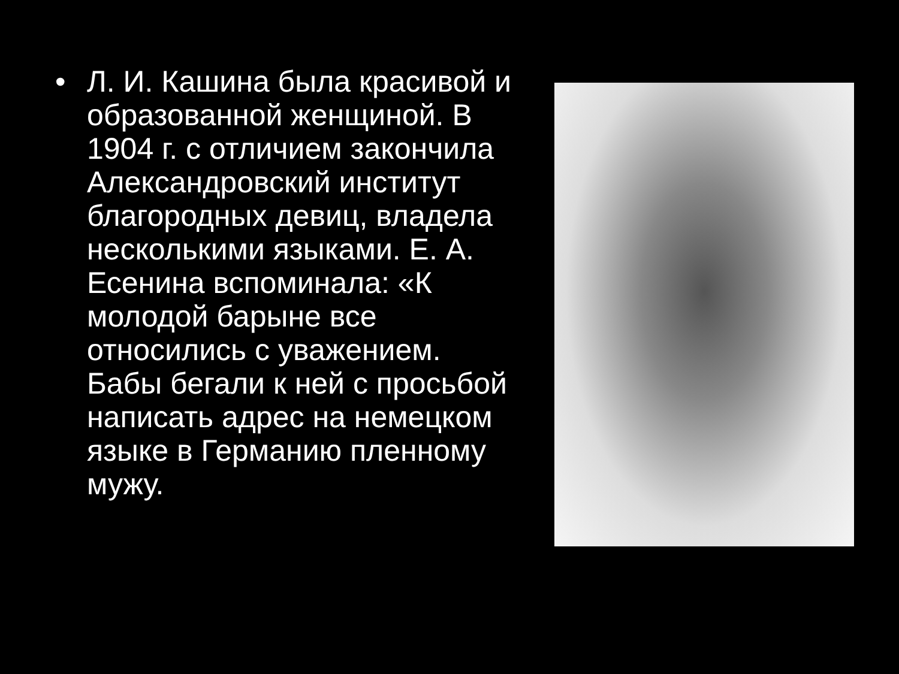• Л. И. Кашина была красивой и образованной женщиной. В 1904 г. с отличием закончила Александровский институт благородных девиц, владела несколькими языками. Е. А. Есенина вспоминала: «К молодой барыне все относились с уважением. Бабы бегали к ней с просьбой написать адрес на немецком языке в Германию пленному мужу.